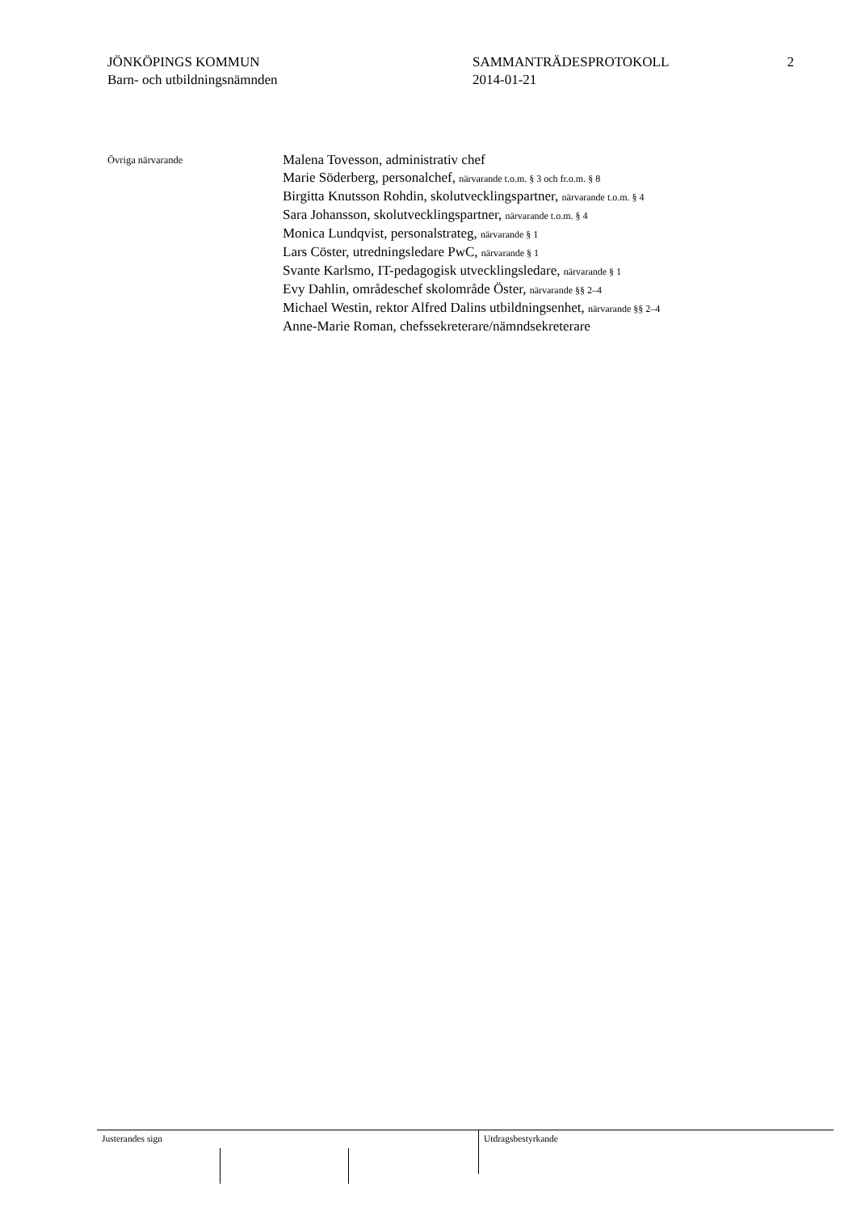JÖNKÖPINGS KOMMUN
Barn- och utbildningsnämnden
SAMMANTRÄDESPROTOKOLL
2014-01-21
2
Övriga närvarande
Malena Tovesson, administrativ chef
Marie Söderberg, personalchef, närvarande t.o.m. § 3 och fr.o.m. § 8
Birgitta Knutsson Rohdin, skolutvecklingspartner, närvarande t.o.m. § 4
Sara Johansson, skolutvecklingspartner, närvarande t.o.m. § 4
Monica Lundqvist, personalstrateg, närvarande § 1
Lars Cöster, utredningsledare PwC, närvarande § 1
Svante Karlsmo, IT-pedagogisk utvecklingsledare, närvarande § 1
Evy Dahlin, områdeschef skolområde Öster, närvarande §§ 2–4
Michael Westin, rektor Alfred Dalins utbildningsenhet, närvarande §§ 2–4
Anne-Marie Roman, chefssekreterare/nämndsekreterare
Justerandes sign Utdragsbestyrkande